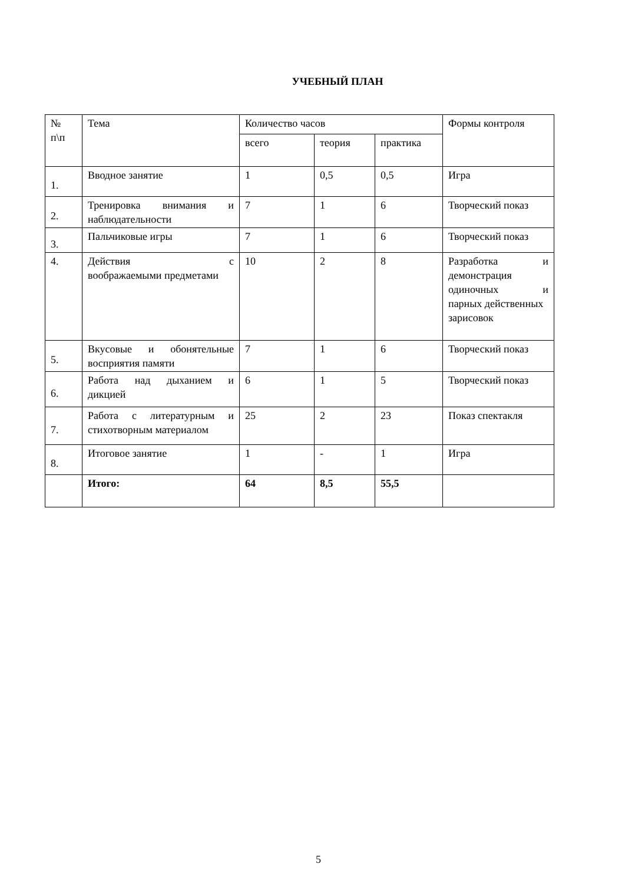УЧЕБНЫЙ ПЛАН
| № п\п | Тема | Количество часов | | | Формы контроля |
| --- | --- | --- | --- | --- | --- |
| | | всего | теория | практика | |
| 1. | Вводное занятие | 1 | 0,5 | 0,5 | Игра |
| 2. | Тренировка внимания и наблюдательности | 7 | 1 | 6 | Творческий показ |
| 3. | Пальчиковые игры | 7 | 1 | 6 | Творческий показ |
| 4. | Действия с воображаемыми предметами | 10 | 2 | 8 | Разработка и демонстрация одиночных и парных действенных зарисовок |
| 5. | Вкусовые и обонятельные восприятия памяти | 7 | 1 | 6 | Творческий показ |
| 6. | Работа над дыханием и дикцией | 6 | 1 | 5 | Творческий показ |
| 7. | Работа с литературным и стихотворным материалом | 25 | 2 | 23 | Показ спектакля |
| 8. | Итоговое занятие | 1 | - | 1 | Игра |
| | Итого: | 64 | 8,5 | 55,5 | |
5